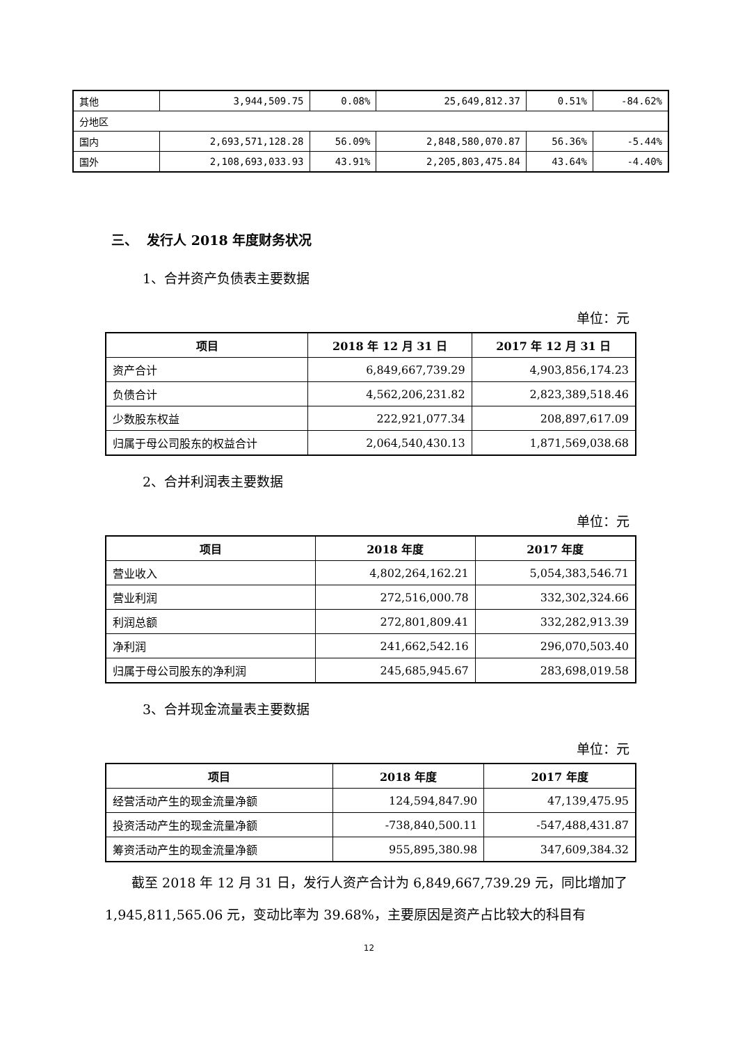| 其他 | 3,944,509.75 | 0.08% | 25,649,812.37 | 0.51% | -84.62% |
| 分地区 | | | | | |
| 国内 | 2,693,571,128.28 | 56.09% | 2,848,580,070.87 | 56.36% | -5.44% |
| 国外 | 2,108,693,033.93 | 43.91% | 2,205,803,475.84 | 43.64% | -4.40% |
三、 发行人 2018 年度财务状况
1、合并资产负债表主要数据
单位：元
| 项目 | 2018 年 12 月 31 日 | 2017 年 12 月 31 日 |
| --- | --- | --- |
| 资产合计 | 6,849,667,739.29 | 4,903,856,174.23 |
| 负债合计 | 4,562,206,231.82 | 2,823,389,518.46 |
| 少数股东权益 | 222,921,077.34 | 208,897,617.09 |
| 归属于母公司股东的权益合计 | 2,064,540,430.13 | 1,871,569,038.68 |
2、合并利润表主要数据
单位：元
| 项目 | 2018 年度 | 2017 年度 |
| --- | --- | --- |
| 营业收入 | 4,802,264,162.21 | 5,054,383,546.71 |
| 营业利润 | 272,516,000.78 | 332,302,324.66 |
| 利润总额 | 272,801,809.41 | 332,282,913.39 |
| 净利润 | 241,662,542.16 | 296,070,503.40 |
| 归属于母公司股东的净利润 | 245,685,945.67 | 283,698,019.58 |
3、合并现金流量表主要数据
单位：元
| 项目 | 2018 年度 | 2017 年度 |
| --- | --- | --- |
| 经营活动产生的现金流量净额 | 124,594,847.90 | 47,139,475.95 |
| 投资活动产生的现金流量净额 | -738,840,500.11 | -547,488,431.87 |
| 筹资活动产生的现金流量净额 | 955,895,380.98 | 347,609,384.32 |
截至 2018 年 12 月 31 日，发行人资产合计为 6,849,667,739.29 元，同比增加了 1,945,811,565.06 元，变动比率为 39.68%，主要原因是资产占比较大的科目有
12